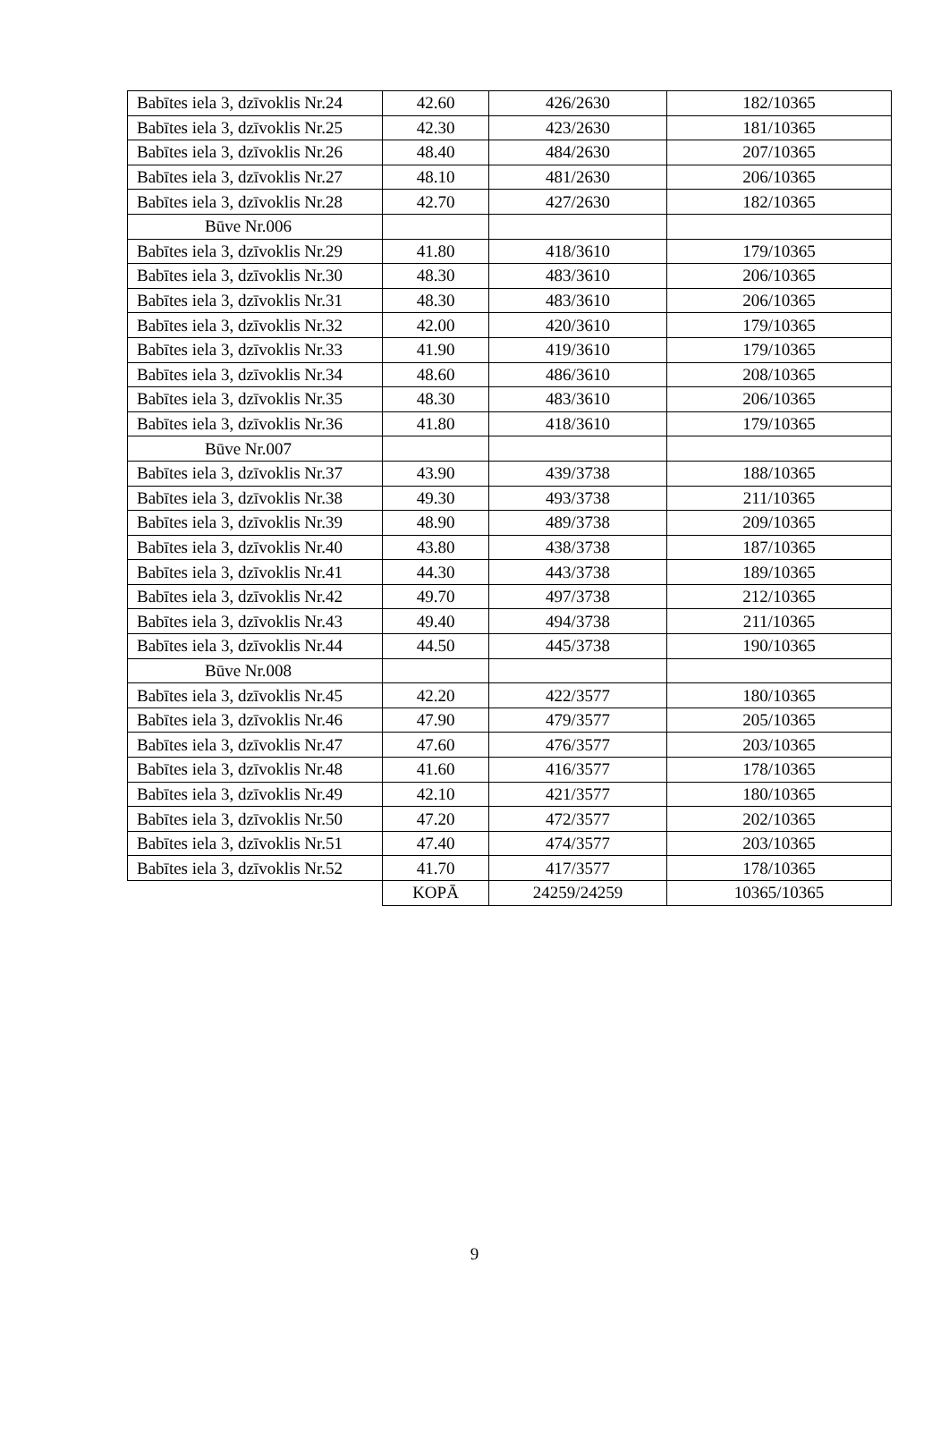| Babītes iela 3, dzīvoklis Nr.24 | 42.60 | 426/2630 | 182/10365 |
| Babītes iela 3, dzīvoklis Nr.25 | 42.30 | 423/2630 | 181/10365 |
| Babītes iela 3, dzīvoklis Nr.26 | 48.40 | 484/2630 | 207/10365 |
| Babītes iela 3, dzīvoklis Nr.27 | 48.10 | 481/2630 | 206/10365 |
| Babītes iela 3, dzīvoklis Nr.28 | 42.70 | 427/2630 | 182/10365 |
| Būve Nr.006 | | | |
| Babītes iela 3, dzīvoklis Nr.29 | 41.80 | 418/3610 | 179/10365 |
| Babītes iela 3, dzīvoklis Nr.30 | 48.30 | 483/3610 | 206/10365 |
| Babītes iela 3, dzīvoklis Nr.31 | 48.30 | 483/3610 | 206/10365 |
| Babītes iela 3, dzīvoklis Nr.32 | 42.00 | 420/3610 | 179/10365 |
| Babītes iela 3, dzīvoklis Nr.33 | 41.90 | 419/3610 | 179/10365 |
| Babītes iela 3, dzīvoklis Nr.34 | 48.60 | 486/3610 | 208/10365 |
| Babītes iela 3, dzīvoklis Nr.35 | 48.30 | 483/3610 | 206/10365 |
| Babītes iela 3, dzīvoklis Nr.36 | 41.80 | 418/3610 | 179/10365 |
| Būve Nr.007 | | | |
| Babītes iela 3, dzīvoklis Nr.37 | 43.90 | 439/3738 | 188/10365 |
| Babītes iela 3, dzīvoklis Nr.38 | 49.30 | 493/3738 | 211/10365 |
| Babītes iela 3, dzīvoklis Nr.39 | 48.90 | 489/3738 | 209/10365 |
| Babītes iela 3, dzīvoklis Nr.40 | 43.80 | 438/3738 | 187/10365 |
| Babītes iela 3, dzīvoklis Nr.41 | 44.30 | 443/3738 | 189/10365 |
| Babītes iela 3, dzīvoklis Nr.42 | 49.70 | 497/3738 | 212/10365 |
| Babītes iela 3, dzīvoklis Nr.43 | 49.40 | 494/3738 | 211/10365 |
| Babītes iela 3, dzīvoklis Nr.44 | 44.50 | 445/3738 | 190/10365 |
| Būve Nr.008 | | | |
| Babītes iela 3, dzīvoklis Nr.45 | 42.20 | 422/3577 | 180/10365 |
| Babītes iela 3, dzīvoklis Nr.46 | 47.90 | 479/3577 | 205/10365 |
| Babītes iela 3, dzīvoklis Nr.47 | 47.60 | 476/3577 | 203/10365 |
| Babītes iela 3, dzīvoklis Nr.48 | 41.60 | 416/3577 | 178/10365 |
| Babītes iela 3, dzīvoklis Nr.49 | 42.10 | 421/3577 | 180/10365 |
| Babītes iela 3, dzīvoklis Nr.50 | 47.20 | 472/3577 | 202/10365 |
| Babītes iela 3, dzīvoklis Nr.51 | 47.40 | 474/3577 | 203/10365 |
| Babītes iela 3, dzīvoklis Nr.52 | 41.70 | 417/3577 | 178/10365 |
| | KOPĀ | 24259/24259 | 10365/10365 |
9